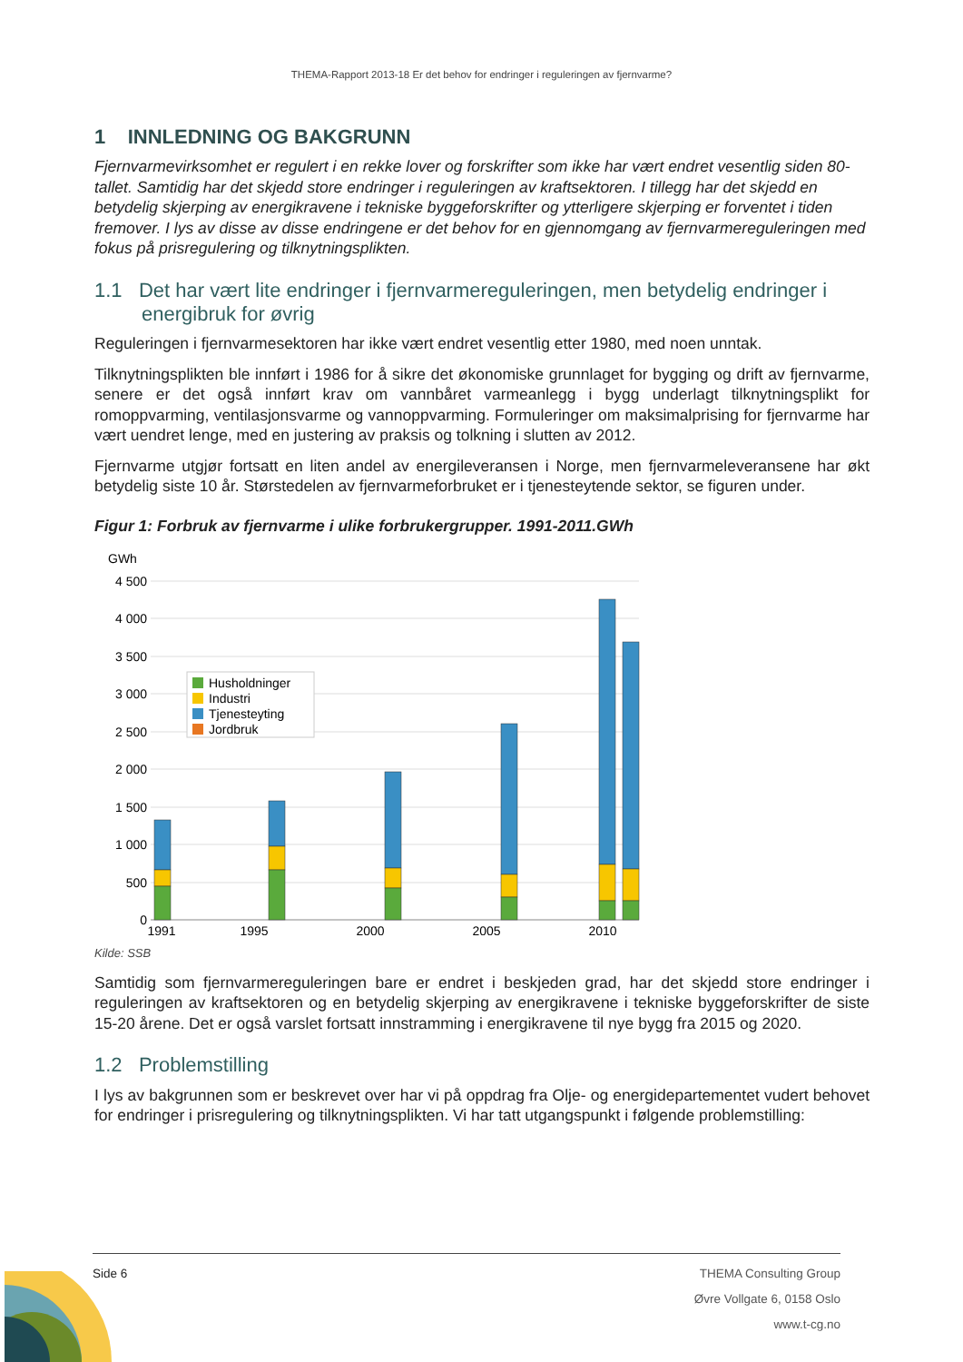THEMA-Rapport 2013-18 Er det behov for endringer i reguleringen av fjernvarme?
1 INNLEDNING OG BAKGRUNN
Fjernvarmevirksomhet er regulert i en rekke lover og forskrifter som ikke har vært endret vesentlig siden 80-tallet. Samtidig har det skjedd store endringer i reguleringen av kraftsektoren. I tillegg har det skjedd en betydelig skjerping av energikravene i tekniske byggeforskrifter og ytterligere skjerping er forventet i tiden fremover. I lys av disse av disse endringene er det behov for en gjennomgang av fjernvarmereguleringen med fokus på prisregulering og tilknytningsplikten.
1.1 Det har vært lite endringer i fjernvarmereguleringen, men betydelig endringer i energibruk for øvrig
Reguleringen i fjernvarmesektoren har ikke vært endret vesentlig etter 1980, med noen unntak.
Tilknytningsplikten ble innført i 1986 for å sikre det økonomiske grunnlaget for bygging og drift av fjernvarme, senere er det også innført krav om vannbåret varmeanlegg i bygg underlagt tilknytningsplikt for romoppvarming, ventilasjonsvarme og vannoppvarming. Formuleringer om maksimalprising for fjernvarme har vært uendret lenge, med en justering av praksis og tolkning i slutten av 2012.
Fjernvarme utgjør fortsatt en liten andel av energileveransen i Norge, men fjernvarmeleveransene har økt betydelig siste 10 år. Størstedelen av fjernvarmeforbruket er i tjenesteytende sektor, se figuren under.
Figur 1: Forbruk av fjernvarme i ulike forbrukergrupper. 1991-2011.GWh
GWh
4 500
4 000
3 500
3 000
2 500
2 000
1 500
1 000
500
0
1991
1995
2000
2005
2010
Husholdninger
Industri
Tjenesteyting
Jordbruk
Kilde: SSB
Samtidig som fjernvarmereguleringen bare er endret i beskjeden grad, har det skjedd store endringer i reguleringen av kraftsektoren og en betydelig skjerping av energikravene i tekniske byggeforskrifter de siste 15-20 årene. Det er også varslet fortsatt innstramming i energikravene til nye bygg fra 2015 og 2020.
1.2 Problemstilling
I lys av bakgrunnen som er beskrevet over har vi på oppdrag fra Olje- og energidepartementet vudert behovet for endringer i prisregulering og tilknytningsplikten. Vi har tatt utgangspunkt i følgende problemstilling:
Side 6
THEMA Consulting Group
Øvre Vollgate 6, 0158 Oslo
www.t-cg.no